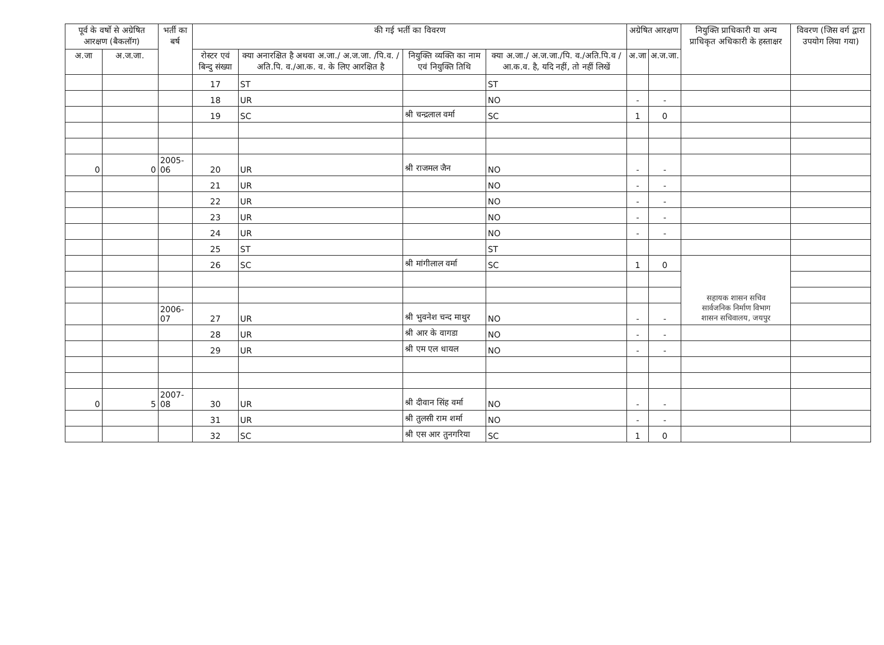| पूर्व के वर्षो से अग्रेषित आरक्षण (बैकलॉग) | | भर्ती का बर्ष | की गई भर्ती का विवरण | | | | अग्रेषित आरक्षण | | नियुक्ति प्राधिकारी या अन्य प्राधिकृत अधिकारी के हस्ताक्षर | विवरण (जिस वर्ग द्वारा उपयोग लिया गया) |
| --- | --- | --- | --- | --- | --- | --- | --- | --- | --- | --- |
| अ.जा | अ.ज.जा. | | रोस्टर एवं बिन्दु संख्या | क्या अनारक्षित है अथवा अ.जा./ अ.ज.जा. /पि.व. /अति.पि. व./आ.क. व. के लिए आरक्षित है | नियुक्ति व्यक्ति का नाम एवं नियुक्ति तिथि | क्या अ.जा./ अ.ज.जा./पि. व./अति.पि.व /आ.क.व. है, यदि नहीं, तो नहीं लिखें | अ.जा | अ.ज.जा. | | |
| | | | 17 | ST | | ST | | | | |
| | | | 18 | UR | | NO | - | - | | |
| | | | 19 | SC | श्री चन्द्रलाल वर्मा | SC | 1 | 0 | | |
| 0 | 0 | 2005-06 | 20 | UR | श्री राजमल जैन | NO | - | - | | |
| | | | 21 | UR | | NO | - | - | | |
| | | | 22 | UR | | NO | - | - | | |
| | | | 23 | UR | | NO | - | - | | |
| | | | 24 | UR | | NO | - | - | | |
| | | | 25 | ST | | ST | | | | |
| | | | 26 | SC | श्री मांगीलाल वर्मा | SC | 1 | 0 | सहायक शासन सचिव सार्वजनिक निर्माण विभाग शासन सचिवालय, जयपुर | |
| | | 2006-07 | 27 | UR | श्री भुवनेश चन्द माथुर | NO | - | - | | |
| | | | 28 | UR | श्री आर के वागडा | NO | - | - | | |
| | | | 29 | UR | श्री एम एल धायल | NO | - | - | | |
| 0 | 5 | 2007-08 | 30 | UR | श्री दीवान सिंह वर्मा | NO | - | - | | |
| | | | 31 | UR | श्री तुलसी राम शर्मा | NO | - | - | | |
| | | | 32 | SC | श्री एस आर तुनगरिया | SC | 1 | 0 | | |